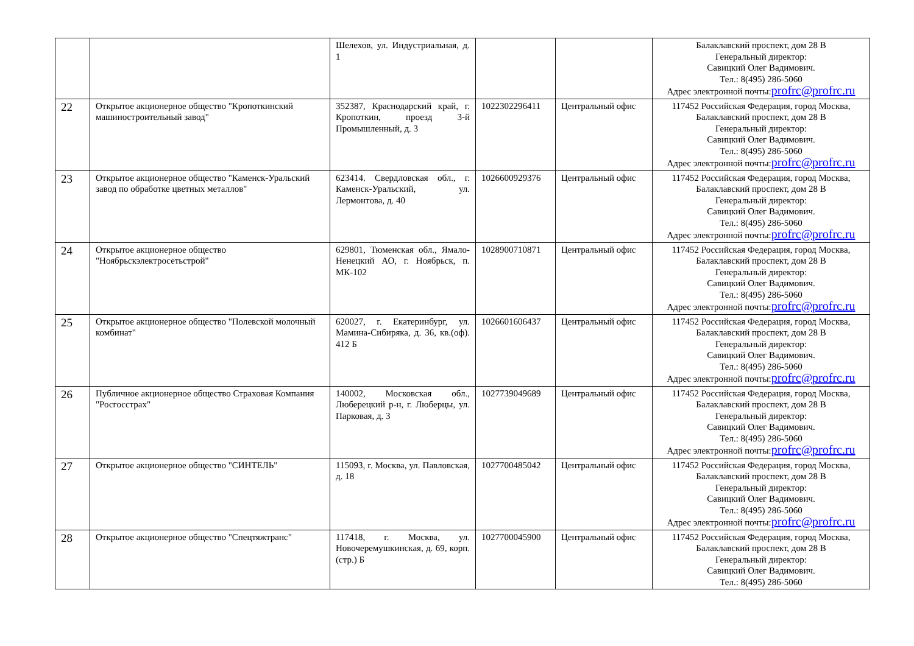| | | Шелехов, ул. Индустриальная, д. 1 | | | Балаклавский проспект, дом 28 В Генеральный директор: Савицкий Олег Вадимович. Тел.: 8(495) 286-5060 Адрес электронной почты: profrc@profrc.ru |
| 22 | Открытое акционерное общество "Кропоткинский машиностроительный завод" | 352387, Краснодарский край, г. Кропоткин, проезд 3-й Промышленный, д. 3 | 1022302296411 | Центральный офис | 117452 Российская Федерация, город Москва, Балаклавский проспект, дом 28 В Генеральный директор: Савицкий Олег Вадимович. Тел.: 8(495) 286-5060 Адрес электронной почты: profrc@profrc.ru |
| 23 | Открытое акционерное общество "Каменск-Уральский завод по обработке цветных металлов" | 623414. Свердловская обл., г. Каменск-Уральский, ул. Лермонтова, д. 40 | 1026600929376 | Центральный офис | 117452 Российская Федерация, город Москва, Балаклавский проспект, дом 28 В Генеральный директор: Савицкий Олег Вадимович. Тел.: 8(495) 286-5060 Адрес электронной почты: profrc@profrc.ru |
| 24 | Открытое акционерное общество "Ноябрьскэлектросетьстрой" | 629801, Тюменская обл., Ямало-Ненецкий АО, г. Ноябрьск, п. МК-102 | 1028900710871 | Центральный офис | 117452 Российская Федерация, город Москва, Балаклавский проспект, дом 28 В Генеральный директор: Савицкий Олег Вадимович. Тел.: 8(495) 286-5060 Адрес электронной почты: profrc@profrc.ru |
| 25 | Открытое акционерное общество "Полевской молочный комбинат" | 620027, г. Екатеринбург, ул. Мамина-Сибиряка, д. 36, кв.(оф). 412 Б | 1026601606437 | Центральный офис | 117452 Российская Федерация, город Москва, Балаклавский проспект, дом 28 В Генеральный директор: Савицкий Олег Вадимович. Тел.: 8(495) 286-5060 Адрес электронной почты: profrc@profrc.ru |
| 26 | Публичное акционерное общество Страховая Компания "Росгосстрах" | 140002, Московская обл., Люберецкий р-н, г. Люберцы, ул. Парковая, д. 3 | 1027739049689 | Центральный офис | 117452 Российская Федерация, город Москва, Балаклавский проспект, дом 28 В Генеральный директор: Савицкий Олег Вадимович. Тел.: 8(495) 286-5060 Адрес электронной почты: profrc@profrc.ru |
| 27 | Открытое акционерное общество "СИНТЕЛЬ" | 115093, г. Москва, ул. Павловская, д. 18 | 1027700485042 | Центральный офис | 117452 Российская Федерация, город Москва, Балаклавский проспект, дом 28 В Генеральный директор: Савицкий Олег Вадимович. Тел.: 8(495) 286-5060 Адрес электронной почты: profrc@profrc.ru |
| 28 | Открытое акционерное общество "Спецтяжтранс" | 117418, г. Москва, ул. Новочеремушкинская, д. 69, корп.(стр.) Б | 1027700045900 | Центральный офис | 117452 Российская Федерация, город Москва, Балаклавский проспект, дом 28 В Генеральный директор: Савицкий Олег Вадимович. Тел.: 8(495) 286-5060 |